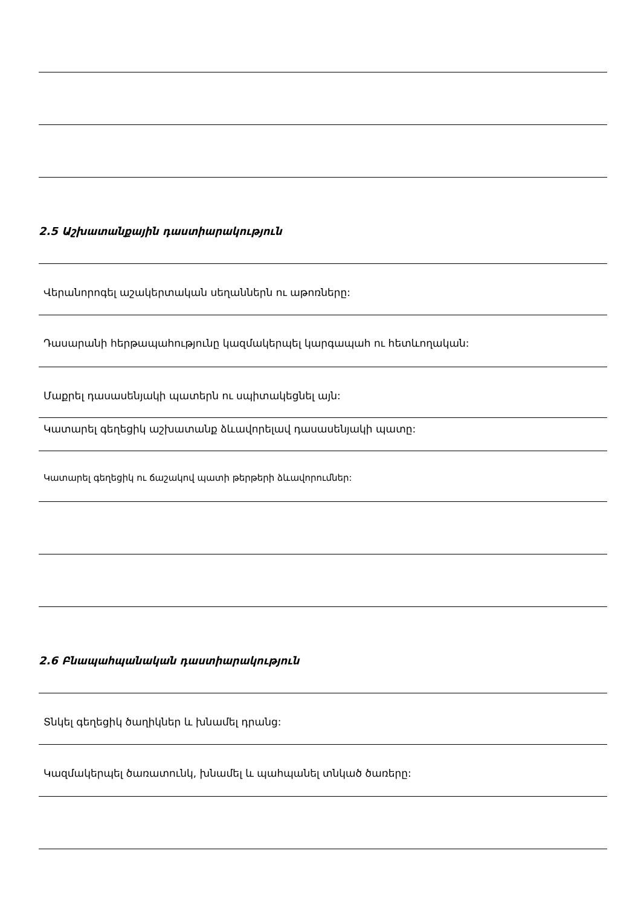2.5 Աշխատանքային դաստիարակություն
Վերանորոգել աշակերտական սեղաններն ու աթոռները:
Դասարանի հերթապահությունը կազմակերպել կարգապահ ու հետևողական:
Մաքրել դասասենյակի պատերն ու սպիտակեցնել այն:
Կատարել գեղեցիկ աշխատանք ձևավորելավ դասասենյակի պատը:
Կատարել գեղեցիկ ու ճաշակով պատի թերթերի ձևավորումներ:
2.6 Բնապահպանական դաստիարակություն
Տնկել գեղեցիկ ծաղիկներ և խնամել դրանց:
Կազմակերպել ծառատունկ, խնամել և պահպանել տնկած ծառերը: